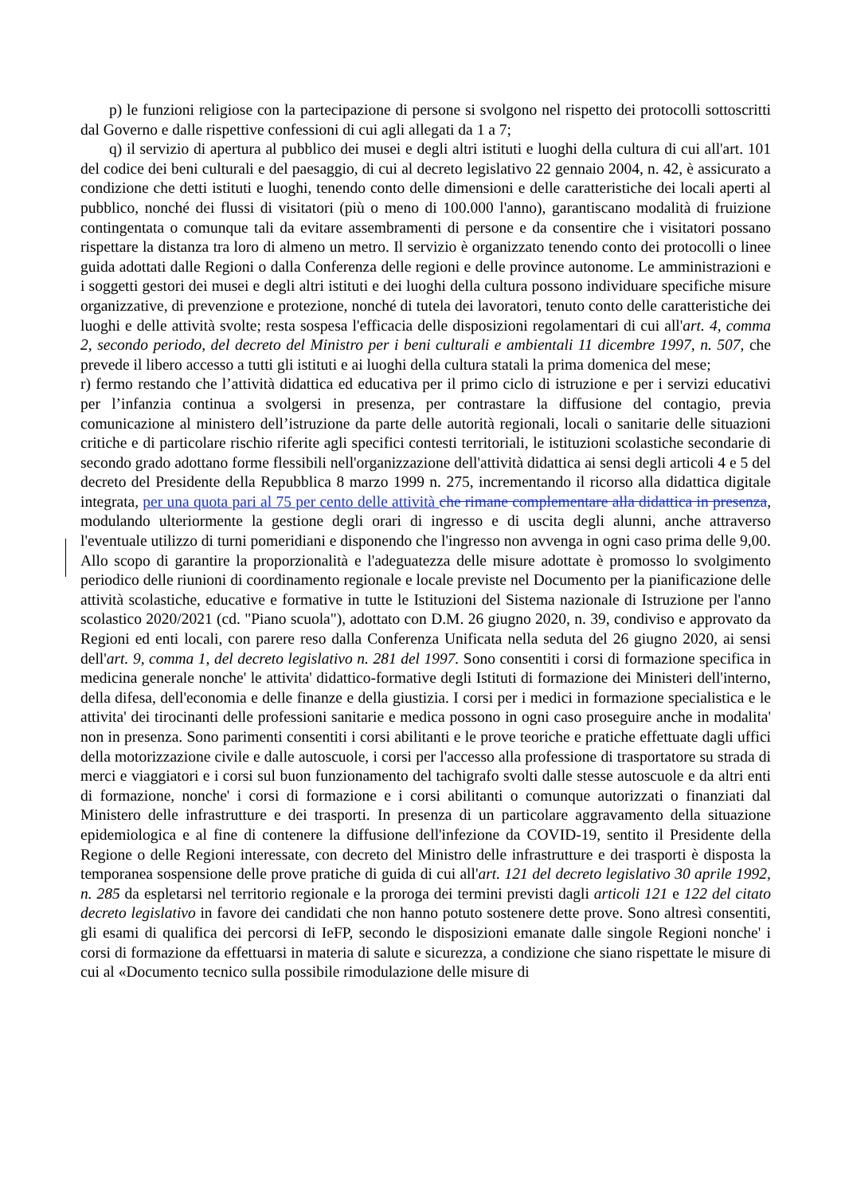p) le funzioni religiose con la partecipazione di persone si svolgono nel rispetto dei protocolli sottoscritti dal Governo e dalle rispettive confessioni di cui agli allegati da 1 a 7;
q) il servizio di apertura al pubblico dei musei e degli altri istituti e luoghi della cultura di cui all'art. 101 del codice dei beni culturali e del paesaggio, di cui al decreto legislativo 22 gennaio 2004, n. 42, è assicurato a condizione che detti istituti e luoghi, tenendo conto delle dimensioni e delle caratteristiche dei locali aperti al pubblico, nonché dei flussi di visitatori (più o meno di 100.000 l'anno), garantiscano modalità di fruizione contingentata o comunque tali da evitare assembramenti di persone e da consentire che i visitatori possano rispettare la distanza tra loro di almeno un metro. Il servizio è organizzato tenendo conto dei protocolli o linee guida adottati dalle Regioni o dalla Conferenza delle regioni e delle province autonome. Le amministrazioni e i soggetti gestori dei musei e degli altri istituti e dei luoghi della cultura possono individuare specifiche misure organizzative, di prevenzione e protezione, nonché di tutela dei lavoratori, tenuto conto delle caratteristiche dei luoghi e delle attività svolte; resta sospesa l'efficacia delle disposizioni regolamentari di cui all'art. 4, comma 2, secondo periodo, del decreto del Ministro per i beni culturali e ambientali 11 dicembre 1997, n. 507, che prevede il libero accesso a tutti gli istituti e ai luoghi della cultura statali la prima domenica del mese;
r) fermo restando che l’attività didattica ed educativa per il primo ciclo di istruzione e per i servizi educativi per l’infanzia continua a svolgersi in presenza, per contrastare la diffusione del contagio, previa comunicazione al ministero dell’istruzione da parte delle autorità regionali, locali o sanitarie delle situazioni critiche e di particolare rischio riferite agli specifici contesti territoriali, le istituzioni scolastiche secondarie di secondo grado adottano forme flessibili nell'organizzazione dell'attività didattica ai sensi degli articoli 4 e 5 del decreto del Presidente della Repubblica 8 marzo 1999 n. 275, incrementando il ricorso alla didattica digitale integrata, per una quota pari al 75 per cento delle attività che rimane complementare alla didattica in presenza, modulando ulteriormente la gestione degli orari di ingresso e di uscita degli alunni, anche attraverso l'eventuale utilizzo di turni pomeridiani e disponendo che l'ingresso non avvenga in ogni caso prima delle 9,00. Allo scopo di garantire la proporzionalità e l'adeguatezza delle misure adottate è promosso lo svolgimento periodico delle riunioni di coordinamento regionale e locale previste nel Documento per la pianificazione delle attività scolastiche, educative e formative in tutte le Istituzioni del Sistema nazionale di Istruzione per l'anno scolastico 2020/2021 (cd. "Piano scuola"), adottato con D.M. 26 giugno 2020, n. 39, condiviso e approvato da Regioni ed enti locali, con parere reso dalla Conferenza Unificata nella seduta del 26 giugno 2020, ai sensi dell'art. 9, comma 1, del decreto legislativo n. 281 del 1997. Sono consentiti i corsi di formazione specifica in medicina generale nonche' le attivita' didattico-formative degli Istituti di formazione dei Ministeri dell'interno, della difesa, dell'economia e delle finanze e della giustizia. I corsi per i medici in formazione specialistica e le attivita' dei tirocinanti delle professioni sanitarie e medica possono in ogni caso proseguire anche in modalita' non in presenza. Sono parimenti consentiti i corsi abilitanti e le prove teoriche e pratiche effettuate dagli uffici della motorizzazione civile e dalle autoscuole, i corsi per l'accesso alla professione di trasportatore su strada di merci e viaggiatori e i corsi sul buon funzionamento del tachigrafo svolti dalle stesse autoscuole e da altri enti di formazione, nonche' i corsi di formazione e i corsi abilitanti o comunque autorizzati o finanziati dal Ministero delle infrastrutture e dei trasporti. In presenza di un particolare aggravamento della situazione epidemiologica e al fine di contenere la diffusione dell'infezione da COVID-19, sentito il Presidente della Regione o delle Regioni interessate, con decreto del Ministro delle infrastrutture e dei trasporti è disposta la temporanea sospensione delle prove pratiche di guida di cui all'art. 121 del decreto legislativo 30 aprile 1992, n. 285 da espletarsi nel territorio regionale e la proroga dei termini previsti dagli articoli 121 e 122 del citato decreto legislativo in favore dei candidati che non hanno potuto sostenere dette prove. Sono altresì consentiti, gli esami di qualifica dei percorsi di IeFP, secondo le disposizioni emanate dalle singole Regioni nonche' i corsi di formazione da effettuarsi in materia di salute e sicurezza, a condizione che siano rispettate le misure di cui al «Documento tecnico sulla possibile rimodulazione delle misure di